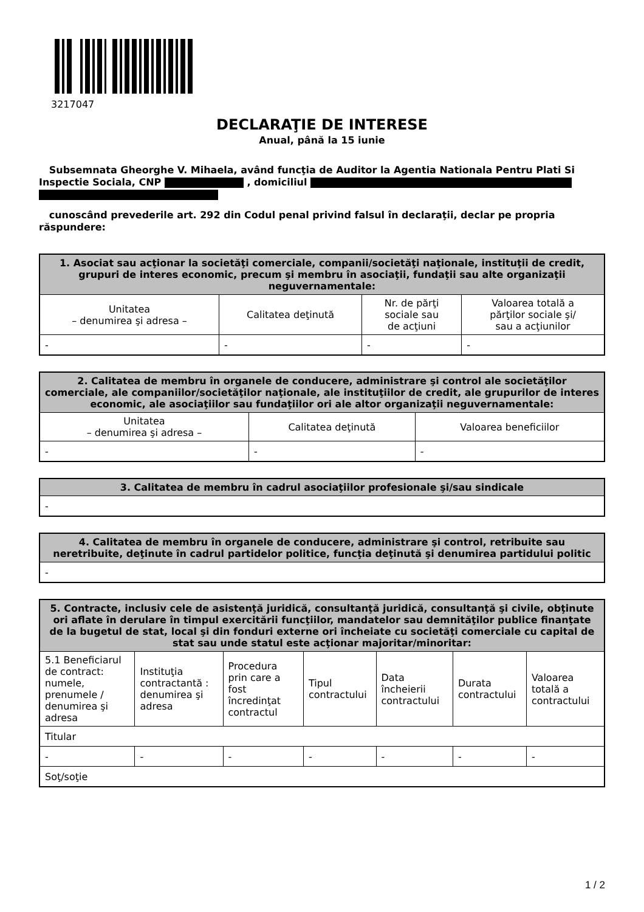3217047
DECLARAŢIE DE INTERESE
Anual, până la 15 iunie
Subsemnata Gheorghe V. Mihaela, având funcţia de Auditor la Agentia Nationala Pentru Plati Si Inspectie Sociala, CNP , domiciliul
cunoscând prevederile art. 292 din Codul penal privind falsul în declaraţii, declar pe propria răspundere:
| 1. Asociat sau acţionar la societăţi comerciale, companii/societăţi naţionale, instituţii de credit, grupuri de interes economic, precum şi membru în asociaţii, fundaţii sau alte organizaţii neguvernamentale: | | | |
| --- | --- | --- | --- |
| Unitatea – denumirea şi adresa – | Calitatea deţinută | Nr. de părţi sociale sau de acţiuni | Valoarea totală a părţilor sociale şi/ sau a acţiunilor |
| - | - | - | - |
| 2. Calitatea de membru în organele de conducere, administrare şi control ale societăţilor comerciale, ale companiilor/societăţilor naţionale, ale instituţiilor de credit, ale grupurilor de interes economic, ale asociaţiilor sau fundaţiilor ori ale altor organizaţii neguvernamentale: | | |
| --- | --- | --- |
| Unitatea – denumirea şi adresa – | Calitatea deţinută | Valoarea beneficiilor |
| - | - | - |
| 3. Calitatea de membru în cadrul asociaţiilor profesionale şi/sau sindicale |
| --- |
| - |
| 4. Calitatea de membru în organele de conducere, administrare şi control, retribuite sau neretribuite, deţinute în cadrul partidelor politice, funcţia deţinută şi denumirea partidului politic |
| --- |
| - |
| 5. Contracte, inclusiv cele de asistenţă juridică, consultanţă juridică, consultanţă şi civile, obţinute ori aflate în derulare în timpul exercitării funcţiilor, mandatelor sau demnităţilor publice finanţate de la bugetul de stat, local şi din fonduri externe ori încheiate cu societăţi comerciale cu capital de stat sau unde statul este acţionar majoritar/minoritar: | | | | | | |
| --- | --- | --- | --- | --- | --- | --- |
| 5.1 Beneficiarul de contract: numele, prenumele / denumirea şi adresa | Instituţia contractantă : denumirea şi adresa | Procedura prin care a fost încredinţat contractul | Tipul contractului | Data încheierii contractului | Durata contractului | Valoarea totală a contractului |
| Titular | | | | | | |
| - | - | - | - | - | - | - |
| Soţ/soţie | | | | | | |
1 / 2